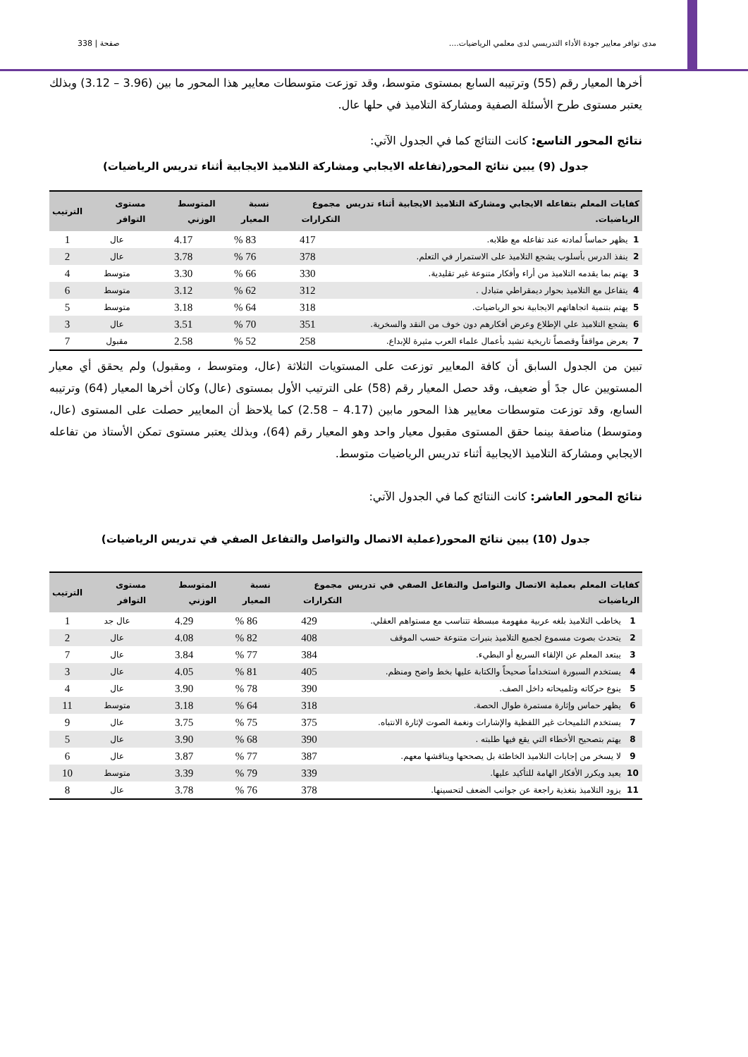صفحة | 338 مدى توافر معايير جودة الأداء التدريسي لدى معلمي الرياضيات....
أخرها المعيار رقم (55) وترتيبه السابع بمستوى متوسط، وقد توزعت متوسطات معايير هذا المحور ما بين (3.96 – 3.12) وبذلك يعتبر مستوى طرح الأسئلة الصفية ومشاركة التلاميذ في حلها عال.
نتائج المحور التاسع: كانت النتائج كما في الجدول الآتي:
جدول (9) يبين نتائج المحور(تفاعله الايجابي ومشاركة التلاميذ الايجابية أثناء تدريس الرياضيات)
| كفايات المعلم بتفاعله الايجابي ومشاركة التلاميذ الايجابية أثناء تدريس الرياضيات. | | مجموع التكرارات | نسبة المعيار | المتوسط الوزني | مستوى التوافر | الترتيب |
| --- | --- | --- | --- | --- | --- | --- |
| 1 | يظهر حماساً لمادته عند تفاعله مع طلابه. | 417 | 83 % | 4.17 | عال | 1 |
| 2 | ينفذ الدرس بأسلوب يشجع التلاميذ على الاستمرار في التعلم. | 378 | 76 % | 3.78 | عال | 2 |
| 3 | يهتم بما يقدمه التلاميذ من أراء وأفكار متنوعة غير تقليدية. | 330 | 66 % | 3.30 | متوسط | 4 |
| 4 | يتفاعل مع التلاميذ بحوار ديمقراطي متبادل . | 312 | 62 % | 3.12 | متوسط | 6 |
| 5 | يهتم بتنمية اتجاهاتهم الايجابية نحو الرياضيات. | 318 | 64 % | 3.18 | متوسط | 5 |
| 6 | يشجع التلاميذ علي الإطلاع وعرض أفكارهم دون خوف من النقد والسخرية. | 351 | 70 % | 3.51 | عال | 3 |
| 7 | يعرض مواقفاً وقصصاً تاريخية تشيد بأعمال علماء العرب مثيرة للإبداع. | 258 | 52 % | 2.58 | مقبول | 7 |
تبين من الجدول السابق أن كافة المعايير توزعت على المستويات الثلاثة (عال، ومتوسط ، ومقبول) ولم يحقق أي معيار المستويين عال جدً أو ضعيف، وقد حصل المعيار رقم (58) على الترتيب الأول بمستوى (عال) وكان أخرها المعيار (64) وترتيبه السابع، وقد توزعت متوسطات معايير هذا المحور مابين (4.17 – 2.58) كما يلاحظ أن المعايير حصلت على المستوى (عال، ومتوسط) مناصفة بينما حقق المستوى مقبول معيار واحد وهو المعيار رقم (64)، وبذلك يعتبر مستوى تمكن الأستاذ من تفاعله الايجابي ومشاركة التلاميذ الايجابية أثناء تدريس الرياضيات متوسط.
نتائج المحور العاشر: كانت النتائج كما في الجدول الآتي:
جدول (10) يبين نتائج المحور(عملية الاتصال والتواصل والتفاعل الصفي في تدريس الرياضيات)
| كفايات المعلم بعملية الاتصال والتواصل والتفاعل الصفي في تدريس الرياضيات | | مجموع التكرارات | نسبة المعيار | المتوسط الوزني | مستوى التوافر | الترتيب |
| --- | --- | --- | --- | --- | --- | --- |
| 1 | يخاطب التلاميذ بلغه عربية مفهومة مبسطة تتناسب مع مستواهم العقلي. | 429 | 86 % | 4.29 | عال جد | 1 |
| 2 | يتحدث بصوت مسموع لجميع التلاميذ بنبرات متنوعة حسب الموقف | 408 | 82 % | 4.08 | عال | 2 |
| 3 | يبتعد المعلم عن الإلقاء السريع أو البطيء. | 384 | 77 % | 3.84 | عال | 7 |
| 4 | يستخدم السبورة استخداماً صحيحاً والكتابة عليها بخط واضح ومنظم. | 405 | 81 % | 4.05 | عال | 3 |
| 5 | ينوع حركاته وتلميحاته داخل الصف. | 390 | 78 % | 3.90 | عال | 4 |
| 6 | يظهر حماس وإثارة مستمرة طوال الحصة. | 318 | 64 % | 3.18 | متوسط | 11 |
| 7 | يستخدم التلميحات غير اللفظية والإشارات ونغمة الصوت لإثارة الانتباه. | 375 | 75 % | 3.75 | عال | 9 |
| 8 | يهتم بتصحيح الأخطاء التي يقع فيها طلبته . | 390 | 68 % | 3.90 | عال | 5 |
| 9 | لا يسخر من إجابات التلاميذ الخاطئة بل يصحح­ها ويناقشها معهم. | 387 | 77 % | 3.87 | عال | 6 |
| 10 | يعيد ويكرر الأفكار الهامة للتأكيد عليها. | 339 | 79 % | 3.39 | متوسط | 10 |
| 11 | يزود التلاميذ بتغذية راجعة عن جوانب الضعف لتحسينها. | 378 | 76 % | 3.78 | عال | 8 |